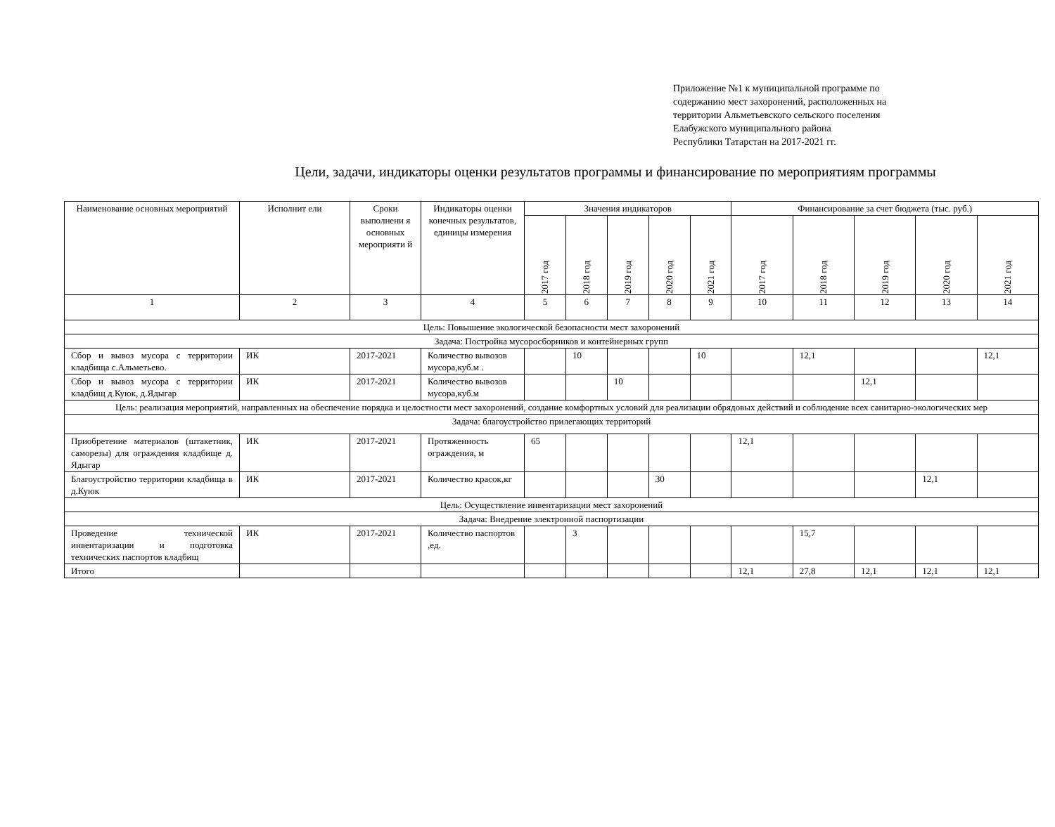Приложение №1 к муниципальной программе по
содержанию мест захоронений, расположенных на
территории Альметьевского сельского поселения
Елабужского муниципального района
Республики Татарстан на 2017-2021 гг.
Цели, задачи, индикаторы оценки результатов программы и финансирование по мероприятиям программы
| Наименование основных мероприятий | Исполнит ели | Сроки выполнени я основных мероприяти й | Индикаторы оценки конечных результатов, единицы измерения | Значения индикаторов | | | | | Финансирование за счет бюджета (тыс. руб.) | | | | |
| --- | --- | --- | --- | --- | --- | --- | --- | --- | --- | --- | --- | --- | --- |
| | | | | 2017 год | 2018 год | 2019 год | 2020 год | 2021 год | 2017 год | 2018 год | 2019 год | 2020 год | 2021 год |
| 1 | 2 | 3 | 4 | 5 | 6 | 7 | 8 | 9 | 10 | 11 | 12 | 13 | 14 |
| Цель: Повышение экологической безопасности мест захоронений | | | | | | | | | | | | | |
| Задача: Постройка мусоросборников и контейнерных групп | | | | | | | | | | | | | |
| Сбор и вывоз мусора с территории кладбища с.Альметьево. | ИК | 2017-2021 | Количество вывозов мусора,куб.м . | | 10 | | | 10 | | 12,1 | | | 12,1 |
| Сбор и вывоз мусора с территории кладбищ д.Куюк, д.Ядыгар | ИК | 2017-2021 | Количество вывозов мусора,куб.м | | | 10 | | | | | 12,1 | | |
| Цель: реализация мероприятий, направленных на обеспечение порядка и целостности мест захоронений, создание комфортных условий для реализации обрядовых действий и соблюдение всех санитарно-экологических мер | | | | | | | | | | | | | |
| Задача: благоустройство прилегающих территорий | | | | | | | | | | | | | |
| Приобретение материалов (штакетник, саморезы) для ограждения кладбище д. Ядыгар | ИК | 2017-2021 | Протяженность ограждения, м | 65 | | | | | 12,1 | | | | |
| Благоустройство территории кладбища в д.Куюк | ИК | 2017-2021 | Количество красок,кг | | | | 30 | | | | | 12,1 | |
| Цель: Осуществление инвентаризации мест захоронений | | | | | | | | | | | | | |
| Задача: Внедрение электронной паспортизации | | | | | | | | | | | | | |
| Проведение технической инвентаризации и подготовка технических паспортов кладбищ | ИК | 2017-2021 | Количество паспортов ,ед. | | 3 | | | | | 15,7 | | | |
| Итого | | | | | | | | | 12,1 | 27,8 | 12,1 | 12,1 | 12,1 |